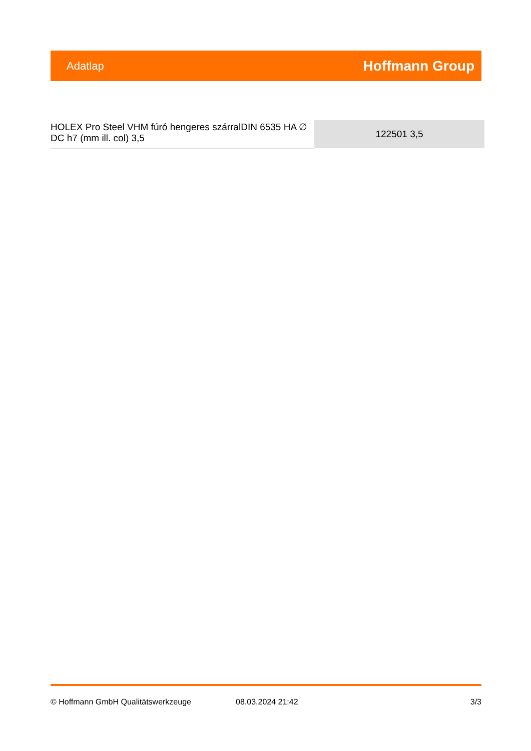Adatlap Hoffmann Group
| HOLEX Pro Steel VHM fúró hengeres szárralDIN 6535 HA ∅ DC h7 (mm ill. col) 3,5 | 122501 3,5 |
© Hoffmann GmbH Qualitätswerkzeuge 08.03.2024 21:42 3/3